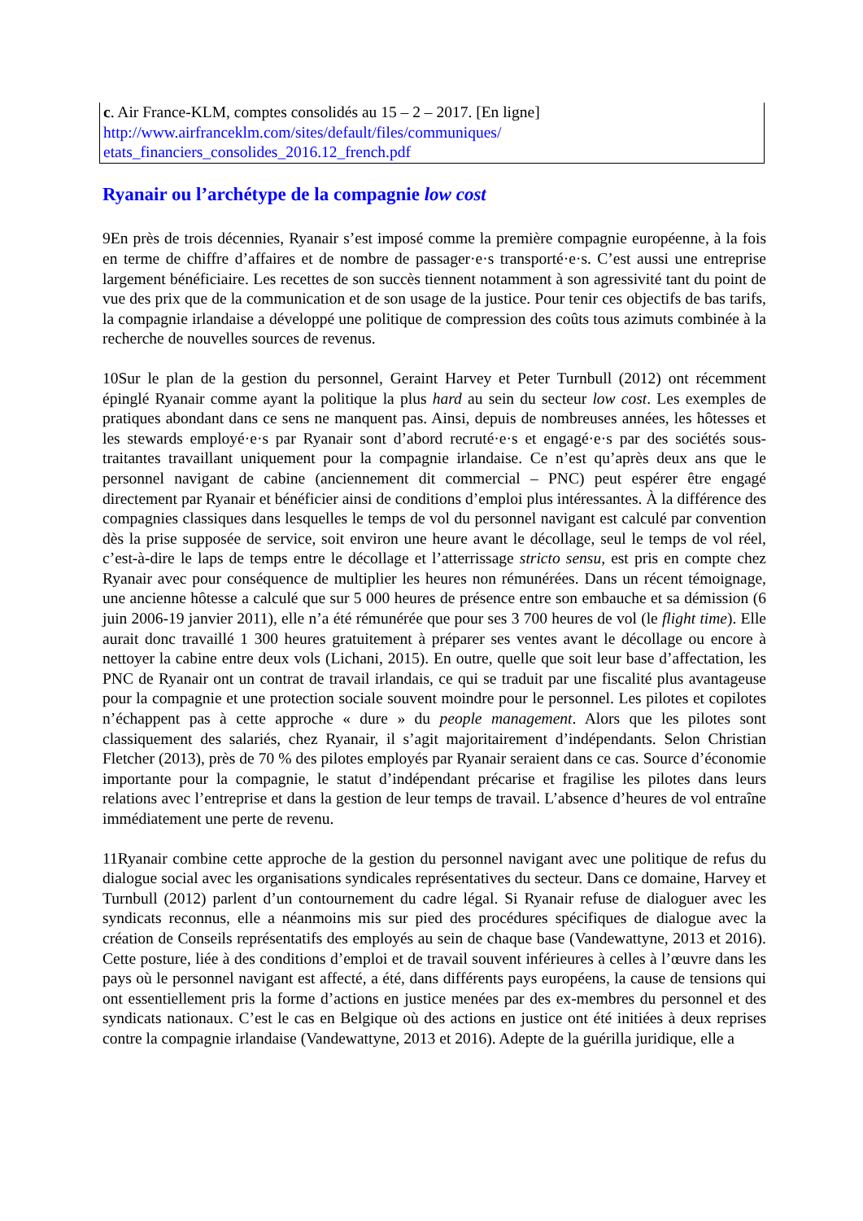| c . Air France-KLM, comptes consolidés au 15 – 2 – 2017. [En ligne] http://www.airfranceklm.com/sites/default/files/communiques/ etats_financiers_consolides_2016.12_french.pdf |
Ryanair ou l’archétype de la compagnie low cost
9En près de trois décennies, Ryanair s’est imposé comme la première compagnie européenne, à la fois en terme de chiffre d’affaires et de nombre de passager·e·s transporté·e·s. C’est aussi une entreprise largement bénéficiaire. Les recettes de son succès tiennent notamment à son agressivité tant du point de vue des prix que de la communication et de son usage de la justice. Pour tenir ces objectifs de bas tarifs, la compagnie irlandaise a développé une politique de compression des coûts tous azimuts combinée à la recherche de nouvelles sources de revenus.
10Sur le plan de la gestion du personnel, Geraint Harvey et Peter Turnbull (2012) ont récemment épinglé Ryanair comme ayant la politique la plus hard au sein du secteur low cost. Les exemples de pratiques abondant dans ce sens ne manquent pas. Ainsi, depuis de nombreuses années, les hôtesses et les stewards employé·e·s par Ryanair sont d’abord recruté·e·s et engagé·e·s par des sociétés sous-traitantes travaillant uniquement pour la compagnie irlandaise. Ce n’est qu’après deux ans que le personnel navigant de cabine (anciennement dit commercial – PNC) peut espérer être engagé directement par Ryanair et bénéficier ainsi de conditions d’emploi plus intéressantes. À la différence des compagnies classiques dans lesquelles le temps de vol du personnel navigant est calculé par convention dès la prise supposée de service, soit environ une heure avant le décollage, seul le temps de vol réel, c’est-à-dire le laps de temps entre le décollage et l’atterrissage stricto sensu, est pris en compte chez Ryanair avec pour conséquence de multiplier les heures non rémunérées. Dans un récent témoignage, une ancienne hôtesse a calculé que sur 5 000 heures de présence entre son embauche et sa démission (6 juin 2006-19 janvier 2011), elle n’a été rémunérée que pour ses 3 700 heures de vol (le flight time). Elle aurait donc travaillé 1 300 heures gratuitement à préparer ses ventes avant le décollage ou encore à nettoyer la cabine entre deux vols (Lichani, 2015). En outre, quelle que soit leur base d’affectation, les PNC de Ryanair ont un contrat de travail irlandais, ce qui se traduit par une fiscalité plus avantageuse pour la compagnie et une protection sociale souvent moindre pour le personnel. Les pilotes et copilotes n’échappent pas à cette approche « dure » du people management. Alors que les pilotes sont classiquement des salariés, chez Ryanair, il s’agit majoritairement d’indépendants. Selon Christian Fletcher (2013), près de 70 % des pilotes employés par Ryanair seraient dans ce cas. Source d’économie importante pour la compagnie, le statut d’indépendant précarise et fragilise les pilotes dans leurs relations avec l’entreprise et dans la gestion de leur temps de travail. L’absence d’heures de vol entraîne immédiatement une perte de revenu.
11Ryanair combine cette approche de la gestion du personnel navigant avec une politique de refus du dialogue social avec les organisations syndicales représentatives du secteur. Dans ce domaine, Harvey et Turnbull (2012) parlent d’un contournement du cadre légal. Si Ryanair refuse de dialoguer avec les syndicats reconnus, elle a néanmoins mis sur pied des procédures spécifiques de dialogue avec la création de Conseils représentatifs des employés au sein de chaque base (Vandewattyne, 2013 et 2016). Cette posture, liée à des conditions d’emploi et de travail souvent inférieures à celles à l’œuvre dans les pays où le personnel navigant est affecté, a été, dans différents pays européens, la cause de tensions qui ont essentiellement pris la forme d’actions en justice menées par des ex-membres du personnel et des syndicats nationaux. C’est le cas en Belgique où des actions en justice ont été initiées à deux reprises contre la compagnie irlandaise (Vandewattyne, 2013 et 2016). Adepte de la guérilla juridique, elle a